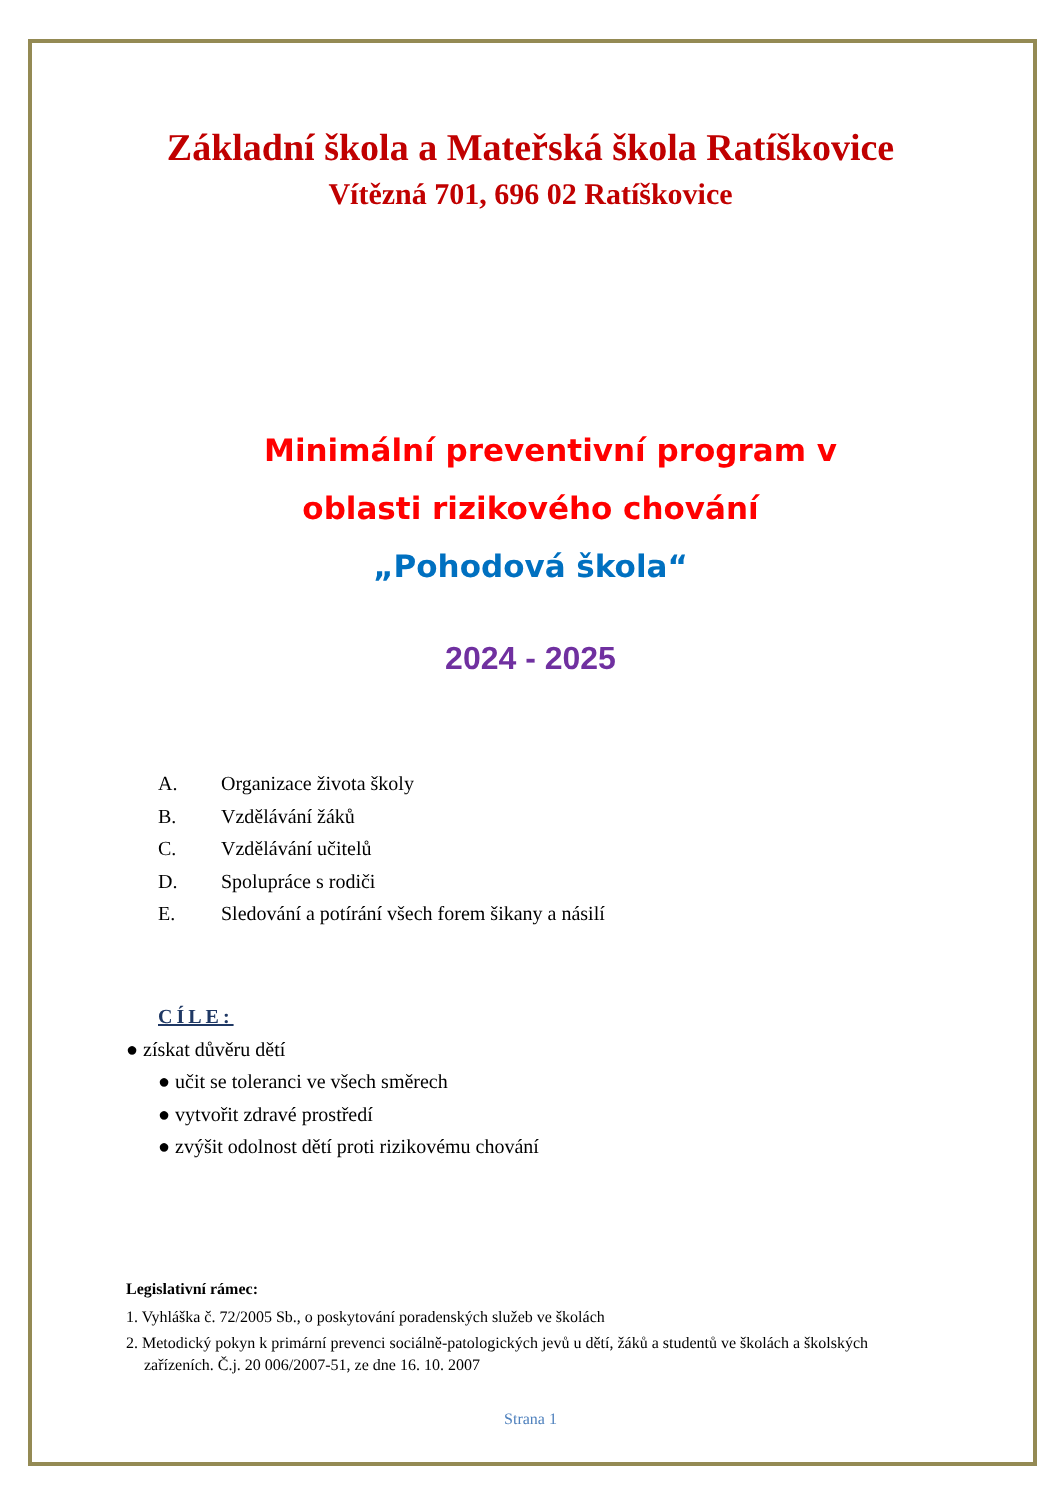Základní škola a Mateřská škola Ratíškovice
Vítězná 701, 696 02 Ratíškovice
Minimální preventivní program v
oblasti rizikového chování
„Pohodová škola“
2024 - 2025
A. Organizace života školy
B. Vzdělávání žáků
C. Vzdělávání učitelů
D. Spolupráce s rodiči
E. Sledování a potírání všech forem šikany a násilí
CÍLE:
● získat důvěru dětí
● učit se toleranci ve všech směrech
● vytvořit zdravé prostředí
● zvýšit odolnost dětí proti rizikovému chování
Legislativní rámec:
1. Vyhláška č. 72/2005 Sb., o poskytování poradenských služeb ve školách
2. Metodický pokyn k primární prevenci sociálně-patologických jevů u dětí, žáků a studentů ve školách a školských zařízeních. Č.j. 20 006/2007-51, ze dne 16. 10. 2007
Strana 1